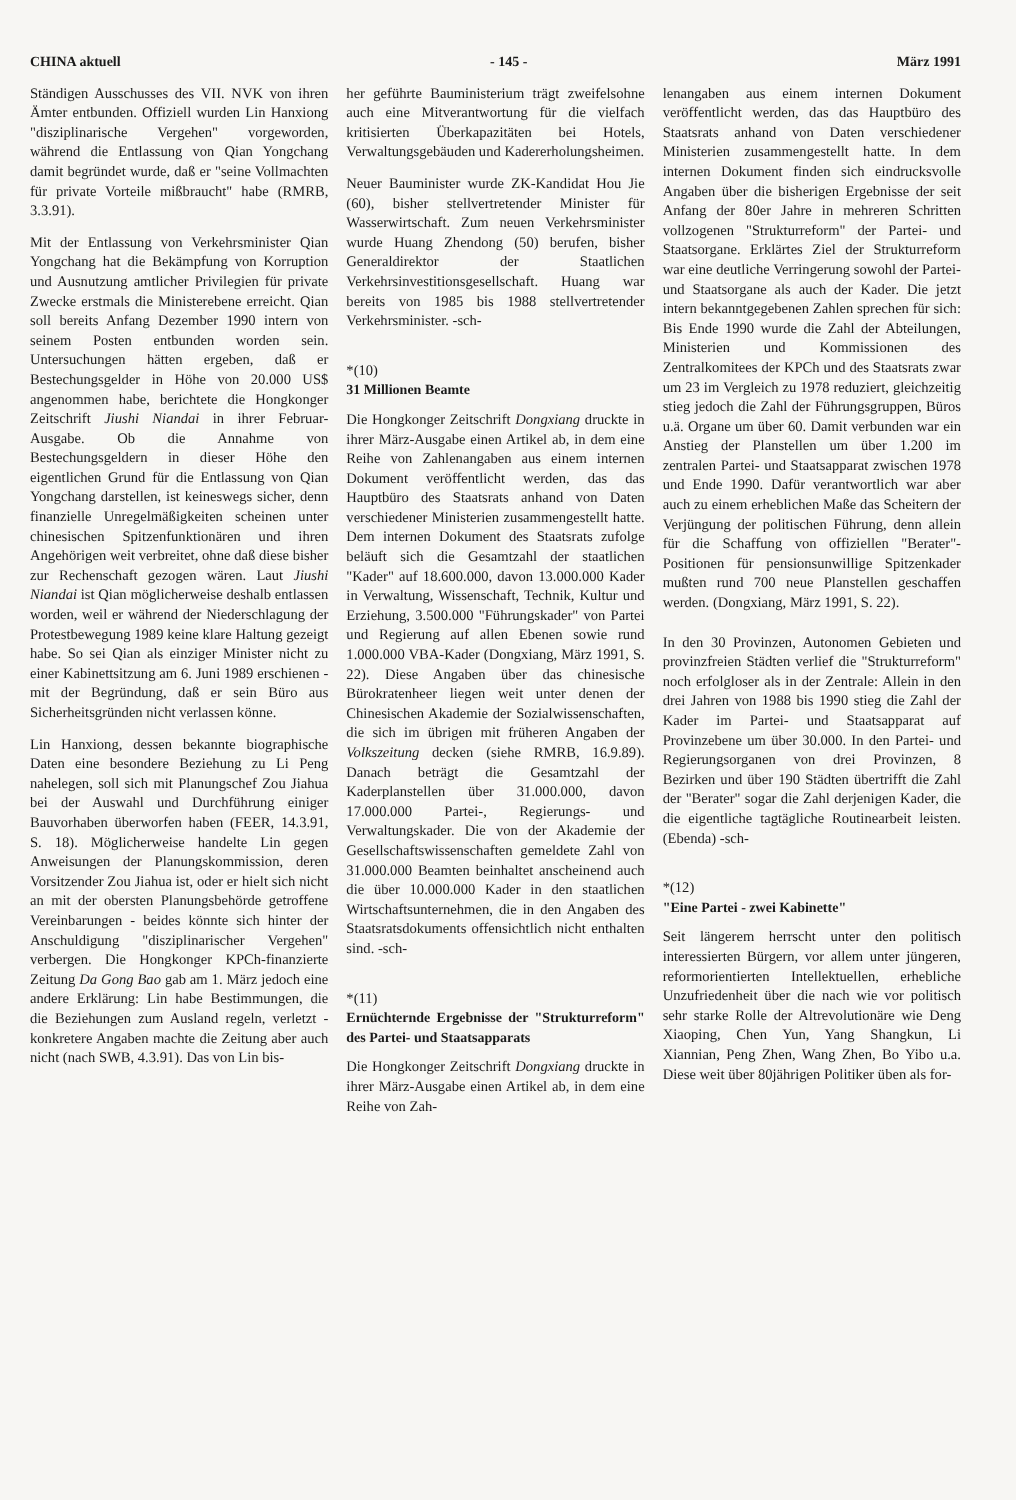CHINA aktuell - 145 - März 1991
Ständigen Ausschusses des VII. NVK von ihren Ämter entbunden. Offiziell wurden Lin Hanxiong "disziplinarische Vergehen" vorgeworden, während die Entlassung von Qian Yongchang damit begründet wurde, daß er "seine Vollmachten für private Vorteile mißbraucht" habe (RMRB, 3.3.91).
Mit der Entlassung von Verkehrsminister Qian Yongchang hat die Bekämpfung von Korruption und Ausnutzung amtlicher Privilegien für private Zwecke erstmals die Ministerebene erreicht. Qian soll bereits Anfang Dezember 1990 intern von seinem Posten entbunden worden sein. Untersuchungen hätten ergeben, daß er Bestechungsgelder in Höhe von 20.000 US$ angenommen habe, berichtete die Hongkonger Zeitschrift Jiushi Niandai in ihrer Februar-Ausgabe. Ob die Annahme von Bestechungsgeldern in dieser Höhe den eigentlichen Grund für die Entlassung von Qian Yongchang darstellen, ist keineswegs sicher, denn finanzielle Unregelmäßigkeiten scheinen unter chinesischen Spitzenfunktionären und ihren Angehörigen weit verbreitet, ohne daß diese bisher zur Rechenschaft gezogen wären. Laut Jiushi Niandai ist Qian möglicherweise deshalb entlassen worden, weil er während der Niederschlagung der Protestbewegung 1989 keine klare Haltung gezeigt habe. So sei Qian als einziger Minister nicht zu einer Kabinettsitzung am 6. Juni 1989 erschienen - mit der Begründung, daß er sein Büro aus Sicherheitsgründen nicht verlassen könne.
Lin Hanxiong, dessen bekannte biographische Daten eine besondere Beziehung zu Li Peng nahelegen, soll sich mit Planungschef Zou Jiahua bei der Auswahl und Durchführung einiger Bauvorhaben überworfen haben (FEER, 14.3.91, S. 18). Möglicherweise handelte Lin gegen Anweisungen der Planungskommission, deren Vorsitzender Zou Jiahua ist, oder er hielt sich nicht an mit der obersten Planungsbehörde getroffene Vereinbarungen - beides könnte sich hinter der Anschuldigung "disziplinarischer Vergehen" verbergen. Die Hongkonger KPCh-finanzierte Zeitung Da Gong Bao gab am 1. März jedoch eine andere Erklärung: Lin habe Bestimmungen, die die Beziehungen zum Ausland regeln, verletzt - konkretere Angaben machte die Zeitung aber auch nicht (nach SWB, 4.3.91). Das von Lin bis-
her geführte Bauministerium trägt zweifelsohne auch eine Mitverantwortung für die vielfach kritisierten Überkapazitäten bei Hotels, Verwaltungsgebäuden und Kadererholungsheimen.
Neuer Bauminister wurde ZK-Kandidat Hou Jie (60), bisher stellvertretender Minister für Wasserwirtschaft. Zum neuen Verkehrsminister wurde Huang Zhendong (50) berufen, bisher Generaldirektor der Staatlichen Verkehrsinvestitionsgesellschaft. Huang war bereits von 1985 bis 1988 stellvertretender Verkehrsminister. -sch-
*(10)
31 Millionen Beamte
Die Hongkonger Zeitschrift Dongxiang druckte in ihrer März-Ausgabe einen Artikel ab, in dem eine Reihe von Zahlenangaben aus einem internen Dokument veröffentlicht werden, das das Hauptbüro des Staatsrats anhand von Daten verschiedener Ministerien zusammengestellt hatte. Dem internen Dokument des Staatsrats zufolge beläuft sich die Gesamtzahl der staatlichen "Kader" auf 18.600.000, davon 13.000.000 Kader in Verwaltung, Wissenschaft, Technik, Kultur und Erziehung, 3.500.000 "Führungskader" von Partei und Regierung auf allen Ebenen sowie rund 1.000.000 VBA-Kader (Dongxiang, März 1991, S. 22). Diese Angaben über das chinesische Bürokratenheer liegen weit unter denen der Chinesischen Akademie der Sozialwissenschaften, die sich im übrigen mit früheren Angaben der Volkszeitung decken (siehe RMRB, 16.9.89). Danach beträgt die Gesamtzahl der Kaderplanstellen über 31.000.000, davon 17.000.000 Partei-, Regierungs- und Verwaltungskader. Die von der Akademie der Gesellschaftswissenschaften gemeldete Zahl von 31.000.000 Beamten beinhaltet anscheinend auch die über 10.000.000 Kader in den staatlichen Wirtschaftsunternehmen, die in den Angaben des Staatsratsdokuments offensichtlich nicht enthalten sind. -sch-
*(11)
Ernüchternde Ergebnisse der "Strukturreform" des Partei- und Staatsapparats
Die Hongkonger Zeitschrift Dongxiang druckte in ihrer März-Ausgabe einen Artikel ab, in dem eine Reihe von Zah-
lenangaben aus einem internen Dokument veröffentlicht werden, das das Hauptbüro des Staatsrats anhand von Daten verschiedener Ministerien zusammengestellt hatte. In dem internen Dokument finden sich eindrucksvolle Angaben über die bisherigen Ergebnisse der seit Anfang der 80er Jahre in mehreren Schritten vollzogenen "Strukturreform" der Partei- und Staatsorgane. Erklärtes Ziel der Strukturreform war eine deutliche Verringerung sowohl der Partei- und Staatsorgane als auch der Kader. Die jetzt intern bekanntgegebenen Zahlen sprechen für sich: Bis Ende 1990 wurde die Zahl der Abteilungen, Ministerien und Kommissionen des Zentralkomitees der KPCh und des Staatsrats zwar um 23 im Vergleich zu 1978 reduziert, gleichzeitig stieg jedoch die Zahl der Führungsgruppen, Büros u.ä. Organe um über 60. Damit verbunden war ein Anstieg der Planstellen um über 1.200 im zentralen Partei- und Staatsapparat zwischen 1978 und Ende 1990. Dafür verantwortlich war aber auch zu einem erheblichen Maße das Scheitern der Verjüngung der politischen Führung, denn allein für die Schaffung von offiziellen "Berater"-Positionen für pensionsunwillige Spitzenkader mußten rund 700 neue Planstellen geschaffen werden. (Dongxiang, März 1991, S. 22).
In den 30 Provinzen, Autonomen Gebieten und provinzfreien Städten verlief die "Strukturreform" noch erfolgloser als in der Zentrale: Allein in den drei Jahren von 1988 bis 1990 stieg die Zahl der Kader im Partei- und Staatsapparat auf Provinzebene um über 30.000. In den Partei- und Regierungsorganen von drei Provinzen, 8 Bezirken und über 190 Städten übertrifft die Zahl der "Berater" sogar die Zahl derjenigen Kader, die die eigentliche tagtägliche Routinearbeit leisten. (Ebenda) -sch-
*(12)
"Eine Partei - zwei Kabinette"
Seit längerem herrscht unter den politisch interessierten Bürgern, vor allem unter jüngeren, reformorientierten Intellektuellen, erhebliche Unzufriedenheit über die nach wie vor politisch sehr starke Rolle der Altrevolutionäre wie Deng Xiaoping, Chen Yun, Yang Shangkun, Li Xiannian, Peng Zhen, Wang Zhen, Bo Yibo u.a. Diese weit über 80jährigen Politiker üben als for-